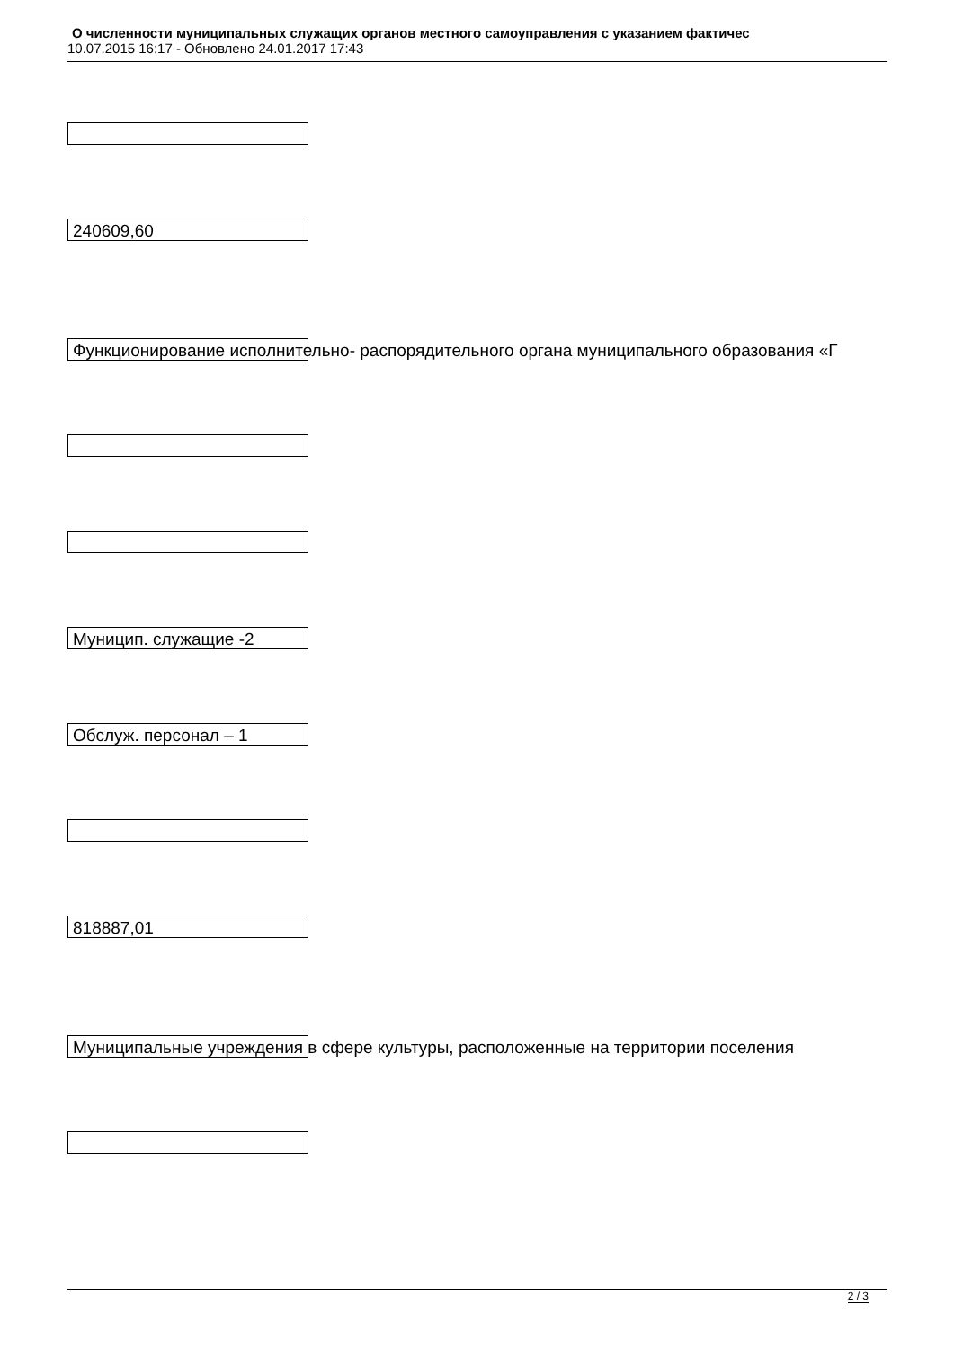О численности муниципальных служащих органов местного самоуправления с указанием фактичес
10.07.2015 16:17 - Обновлено 24.01.2017 17:43
240609,60
Функционирование исполнительно- распорядительного органа муниципального образования «Г
Муницип. служащие -2
Обслуж. персонал – 1
818887,01
Муниципальные учреждения в сфере культуры, расположенные на территории поселения
2 / 3